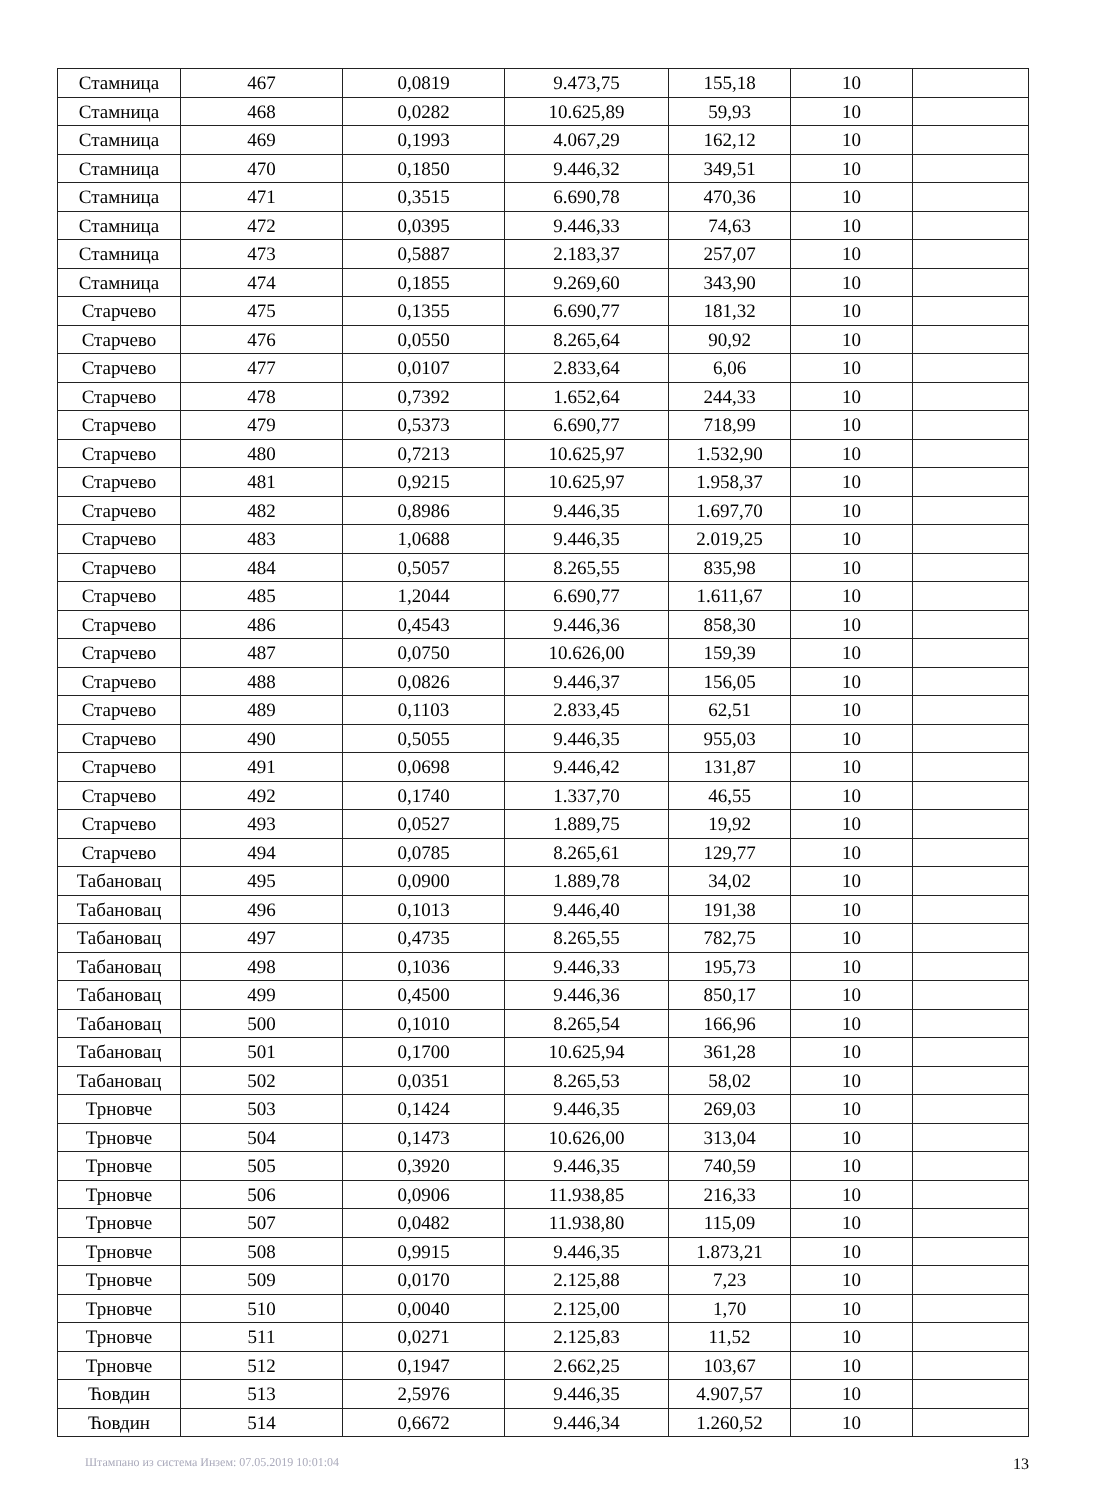| Стамница | 467 | 0,0819 | 9.473,75 | 155,18 | 10 | |
| Стамница | 468 | 0,0282 | 10.625,89 | 59,93 | 10 | |
| Стамница | 469 | 0,1993 | 4.067,29 | 162,12 | 10 | |
| Стамница | 470 | 0,1850 | 9.446,32 | 349,51 | 10 | |
| Стамница | 471 | 0,3515 | 6.690,78 | 470,36 | 10 | |
| Стамница | 472 | 0,0395 | 9.446,33 | 74,63 | 10 | |
| Стамница | 473 | 0,5887 | 2.183,37 | 257,07 | 10 | |
| Стамница | 474 | 0,1855 | 9.269,60 | 343,90 | 10 | |
| Старчево | 475 | 0,1355 | 6.690,77 | 181,32 | 10 | |
| Старчево | 476 | 0,0550 | 8.265,64 | 90,92 | 10 | |
| Старчево | 477 | 0,0107 | 2.833,64 | 6,06 | 10 | |
| Старчево | 478 | 0,7392 | 1.652,64 | 244,33 | 10 | |
| Старчево | 479 | 0,5373 | 6.690,77 | 718,99 | 10 | |
| Старчево | 480 | 0,7213 | 10.625,97 | 1.532,90 | 10 | |
| Старчево | 481 | 0,9215 | 10.625,97 | 1.958,37 | 10 | |
| Старчево | 482 | 0,8986 | 9.446,35 | 1.697,70 | 10 | |
| Старчево | 483 | 1,0688 | 9.446,35 | 2.019,25 | 10 | |
| Старчево | 484 | 0,5057 | 8.265,55 | 835,98 | 10 | |
| Старчево | 485 | 1,2044 | 6.690,77 | 1.611,67 | 10 | |
| Старчево | 486 | 0,4543 | 9.446,36 | 858,30 | 10 | |
| Старчево | 487 | 0,0750 | 10.626,00 | 159,39 | 10 | |
| Старчево | 488 | 0,0826 | 9.446,37 | 156,05 | 10 | |
| Старчево | 489 | 0,1103 | 2.833,45 | 62,51 | 10 | |
| Старчево | 490 | 0,5055 | 9.446,35 | 955,03 | 10 | |
| Старчево | 491 | 0,0698 | 9.446,42 | 131,87 | 10 | |
| Старчево | 492 | 0,1740 | 1.337,70 | 46,55 | 10 | |
| Старчево | 493 | 0,0527 | 1.889,75 | 19,92 | 10 | |
| Старчево | 494 | 0,0785 | 8.265,61 | 129,77 | 10 | |
| Табановац | 495 | 0,0900 | 1.889,78 | 34,02 | 10 | |
| Табановац | 496 | 0,1013 | 9.446,40 | 191,38 | 10 | |
| Табановац | 497 | 0,4735 | 8.265,55 | 782,75 | 10 | |
| Табановац | 498 | 0,1036 | 9.446,33 | 195,73 | 10 | |
| Табановац | 499 | 0,4500 | 9.446,36 | 850,17 | 10 | |
| Табановац | 500 | 0,1010 | 8.265,54 | 166,96 | 10 | |
| Табановац | 501 | 0,1700 | 10.625,94 | 361,28 | 10 | |
| Табановац | 502 | 0,0351 | 8.265,53 | 58,02 | 10 | |
| Трновче | 503 | 0,1424 | 9.446,35 | 269,03 | 10 | |
| Трновче | 504 | 0,1473 | 10.626,00 | 313,04 | 10 | |
| Трновче | 505 | 0,3920 | 9.446,35 | 740,59 | 10 | |
| Трновче | 506 | 0,0906 | 11.938,85 | 216,33 | 10 | |
| Трновче | 507 | 0,0482 | 11.938,80 | 115,09 | 10 | |
| Трновче | 508 | 0,9915 | 9.446,35 | 1.873,21 | 10 | |
| Трновче | 509 | 0,0170 | 2.125,88 | 7,23 | 10 | |
| Трновче | 510 | 0,0040 | 2.125,00 | 1,70 | 10 | |
| Трновче | 511 | 0,0271 | 2.125,83 | 11,52 | 10 | |
| Трновче | 512 | 0,1947 | 2.662,25 | 103,67 | 10 | |
| Ћовдин | 513 | 2,5976 | 9.446,35 | 4.907,57 | 10 | |
| Ћовдин | 514 | 0,6672 | 9.446,34 | 1.260,52 | 10 | |
Штампано из система Инзем: 07.05.2019 10:01:04 13